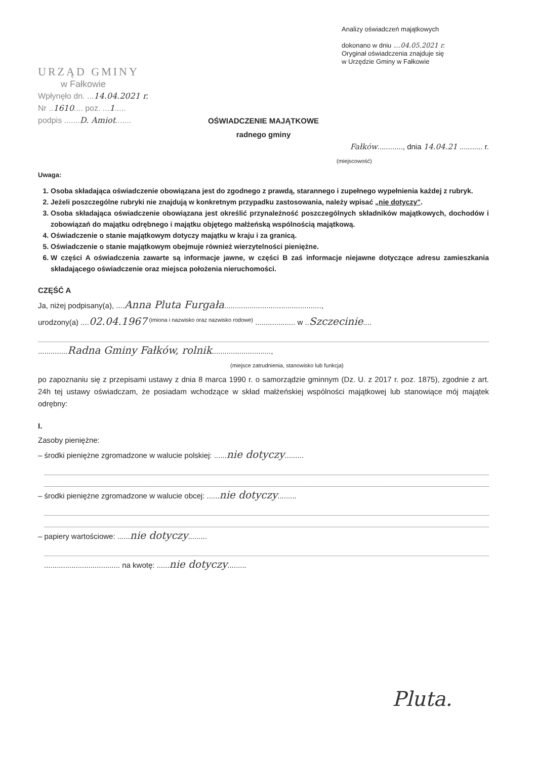Analizy oświadczeń majątkowych
dokonano w dniu ....04.05.2021 r.
Oryginał oświadczenia znajduje się
w Urzędzie Gminy w Fałkowie
URZĄD GMINY
w Fałkowie
Wpłynęło dn. ...14.04.2021 r.
Nr ..1610.... poz. ...1.....
podpis .......D. Amiot.......
OŚWIADCZENIE MAJĄTKOWE
radnego gminy
Fałków............, dnia 14.04.21 ........... r.
(miejscowość)
Uwaga:
1. Osoba składająca oświadczenie obowiązana jest do zgodnego z prawdą, starannego i zupełnego wypełnienia każdej z rubryk.
2. Jeżeli poszczególne rubryki nie znajdują w konkretnym przypadku zastosowania, należy wpisać „nie dotyczy".
3. Osoba składająca oświadczenie obowiązana jest określić przynależność poszczególnych składników majątkowych, dochodów i zobowiązań do majątku odrębnego i majątku objętego małżeńską wspólnością majątkową.
4. Oświadczenie o stanie majątkowym dotyczy majątku w kraju i za granicą.
5. Oświadczenie o stanie majątkowym obejmuje również wierzytelności pieniężne.
6. W części A oświadczenia zawarte są informacje jawne, w części B zaś informacje niejawne dotyczące adresu zamieszkania składającego oświadczenie oraz miejsca położenia nieruchomości.
CZĘŚĆ A
Ja, niżej podpisany(a), ....Anna Pluta Furgała..............................................,
urodzony(a) ....02.04.1967 <sup>(imiona i nazwisko oraz nazwisko rodowe)</sup> ................... w ..Szczecinie....
..............Radna Gminy Fałków, rolnik............................,
(miejsce zatrudnienia, stanowisko lub funkcja)
po zapoznaniu się z przepisami ustawy z dnia 8 marca 1990 r. o samorządzie gminnym (Dz. U. z 2017 r. poz. 1875), zgodnie z art. 24h tej ustawy oświadczam, że posiadam wchodzące w skład małżeńskiej wspólności majątkowej lub stanowiące mój majątek odrębny:
I.
Zasoby pieniężne:
– środki pieniężne zgromadzone w walucie polskiej: ......nie dotyczy.........
– środki pieniężne zgromadzone w walucie obcej: ......nie dotyczy.........
– papiery wartościowe: ......nie dotyczy.........
.................................... na kwotę: ......nie dotyczy.........
Pluta.